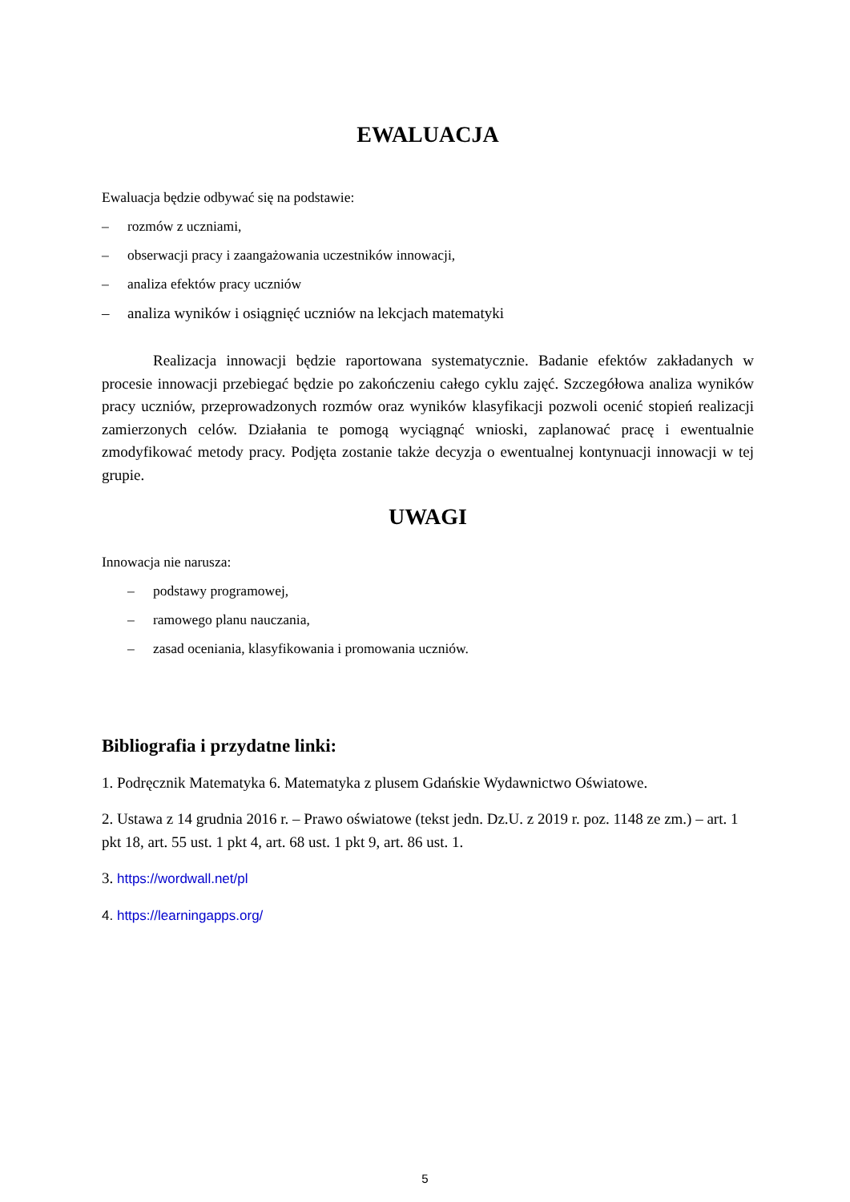EWALUACJA
Ewaluacja będzie odbywać się na podstawie:
– rozmów z uczniami,
– obserwacji pracy i zaangażowania uczestników innowacji,
– analiza efektów pracy uczniów
– analiza wyników i osiągnięć uczniów na lekcjach matematyki
Realizacja innowacji będzie raportowana systematycznie. Badanie efektów zakładanych w procesie innowacji przebiegać będzie po zakończeniu całego cyklu zajęć. Szczegółowa analiza wyników pracy uczniów, przeprowadzonych rozmów oraz wyników klasyfikacji pozwoli ocenić stopień realizacji zamierzonych celów. Działania te pomogą wyciągnąć wnioski, zaplanować pracę i ewentualnie zmodyfikować metody pracy. Podjęta zostanie także decyzja o ewentualnej kontynuacji innowacji w tej grupie.
UWAGI
Innowacja nie narusza:
– podstawy programowej,
– ramowego planu nauczania,
– zasad oceniania, klasyfikowania i promowania uczniów.
Bibliografia i przydatne linki:
1. Podręcznik Matematyka 6. Matematyka z plusem Gdańskie Wydawnictwo Oświatowe.
2. Ustawa z 14 grudnia 2016 r. – Prawo oświatowe (tekst jedn. Dz.U. z 2019 r. poz. 1148 ze zm.) – art. 1 pkt 18, art. 55 ust. 1 pkt 4, art. 68 ust. 1 pkt 9, art. 86 ust. 1.
3. https://wordwall.net/pl
4. https://learningapps.org/
5